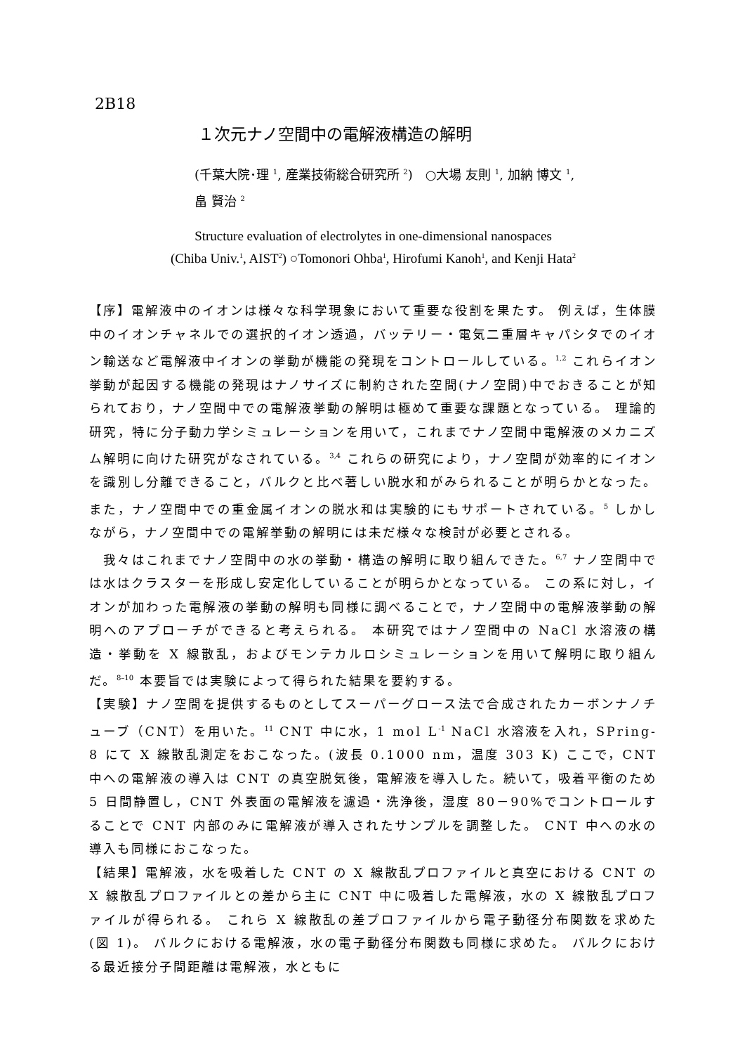2B18
１次元ナノ空間中の電解液構造の解明
(千葉大院･理 <sup>1</sup>, 産業技術総合研究所 <sup>2</sup>)　○大場 友則 <sup>1</sup>, 加納 博文 <sup>1</sup>,
畠 賢治 <sup>2</sup>
Structure evaluation of electrolytes in one-dimensional nanospaces
(Chiba Univ.<sup>1</sup>, AIST<sup>2</sup>) ○Tomonori Ohba<sup>1</sup>, Hirofumi Kanoh<sup>1</sup>, and Kenji Hata<sup>2</sup>
【序】電解液中のイオンは様々な科学現象において重要な役割を果たす。 例えば，生体膜中のイオンチャネルでの選択的イオン透過，バッテリー・電気二重層キャパシタでのイオン輸送など電解液中イオンの挙動が機能の発現をコントロールしている。<sup>1,2</sup> これらイオン挙動が起因する機能の発現はナノサイズに制約された空間(ナノ空間)中でおきることが知られており，ナノ空間中での電解液挙動の解明は極めて重要な課題となっている。 理論的研究，特に分子動力学シミュレーションを用いて，これまでナノ空間中電解液のメカニズム解明に向けた研究がなされている。<sup>3,4</sup> これらの研究により，ナノ空間が効率的にイオンを識別し分離できること，バルクと比べ著しい脱水和がみられることが明らかとなった。 また，ナノ空間中での重金属イオンの脱水和は実験的にもサポートされている。<sup>5</sup> しかしながら，ナノ空間中での電解挙動の解明には未だ様々な検討が必要とされる。
　我々はこれまでナノ空間中の水の挙動・構造の解明に取り組んできた。<sup>6,7</sup> ナノ空間中では水はクラスターを形成し安定化していることが明らかとなっている。 この系に対し，イオンが加わった電解液の挙動の解明も同様に調べることで，ナノ空間中の電解液挙動の解明へのアプローチができると考えられる。 本研究ではナノ空間中の NaCl 水溶液の構造・挙動を X 線散乱，およびモンテカルロシミュレーションを用いて解明に取り組んだ。<sup>8–10</sup> 本要旨では実験によって得られた結果を要約する。
【実験】ナノ空間を提供するものとしてスーパーグロース法で合成されたカーボンナノチューブ（CNT）を用いた。<sup>11</sup> CNT 中に水，1 mol L<sup>-1</sup> NaCl 水溶液を入れ，SPring-8 にて X 線散乱測定をおこなった。(波長 0.1000 nm，温度 303 K) ここで，CNT 中への電解液の導入は CNT の真空脱気後，電解液を導入した。続いて，吸着平衡のため 5 日間静置し，CNT 外表面の電解液を濾過・洗浄後，湿度 80－90%でコントロールすることで CNT 内部のみに電解液が導入されたサンプルを調整した。 CNT 中への水の導入も同様におこなった。
【結果】電解液，水を吸着した CNT の X 線散乱プロファイルと真空における CNT の X 線散乱プロファイルとの差から主に CNT 中に吸着した電解液，水の X 線散乱プロファイルが得られる。 これら X 線散乱の差プロファイルから電子動径分布関数を求めた(図 1)。 バルクにおける電解液，水の電子動径分布関数も同様に求めた。 バルクにおける最近接分子間距離は電解液，水ともに